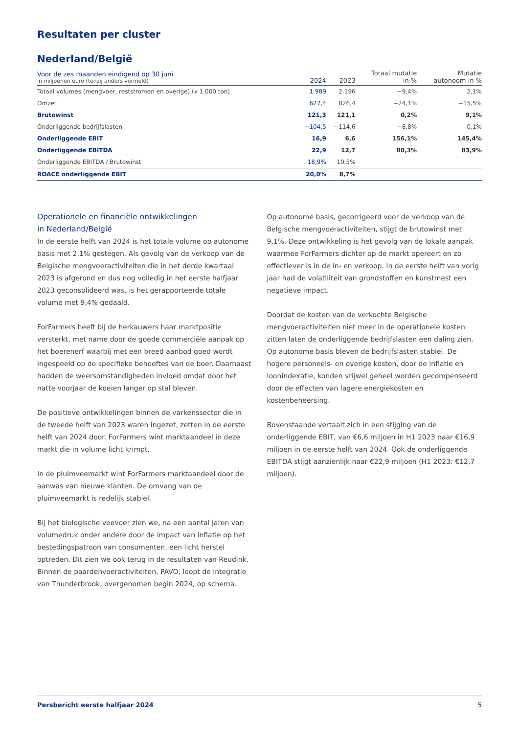Resultaten per cluster
Nederland/België
| Voor de zes maanden eindigend op 30 juni in miljoenen euro (tenzij anders vermeld) | 2024 | 2023 | Totaal mutatie in % | Mutatie autonoom in % |
| --- | --- | --- | --- | --- |
| Totaal volumes (mengvoer, reststromen en overige) (x 1.000 ton) | 1.989 | 2.196 | −9,4% | 2,1% |
| Omzet | 627,4 | 826,4 | −24,1% | −15,5% |
| Brutowinst | 121,3 | 121,1 | 0,2% | 9,1% |
| Onderliggende bedrijfslasten | −104,5 | −114,6 | −8,8% | 0,1% |
| Onderliggende EBIT | 16,9 | 6,6 | 156,1% | 145,4% |
| Onderliggende EBITDA | 22,9 | 12,7 | 80,3% | 83,9% |
| Onderliggende EBITDA / Brutowinst | 18,9% | 10,5% | | |
| ROACE onderliggende EBIT | 20,0% | 8,7% | | |
Operationele en financiële ontwikkelingen
in Nederland/België
In de eerste helft van 2024 is het totale volume op autonome basis met 2,1% gestegen. Als gevolg van de verkoop van de Belgische mengvoeractiviteiten die in het derde kwartaal 2023 is afgerond en dus nog volledig in het eerste halfjaar 2023 geconsolideerd was, is het gerapporteerde totale volume met 9,4% gedaald.
ForFarmers heeft bij de herkauwers haar marktpositie versterkt, met name door de goede commerciële aanpak op het boerenerf waarbij met een breed aanbod goed wordt ingespeeld op de specifieke behoeftes van de boer. Daarnaast hadden de weersomstandigheden invloed omdat door het natte voorjaar de koeien langer op stal bleven.
De positieve ontwikkelingen binnen de varkenssector die in de tweede helft van 2023 waren ingezet, zetten in de eerste helft van 2024 door. ForFarmers wint marktaandeel in deze markt die in volume licht krimpt.
In de pluimveemarkt wint ForFarmers marktaandeel door de aanwas van nieuwe klanten. De omvang van de pluimveemarkt is redelijk stabiel.
Bij het biologische veevoer zien we, na een aantal jaren van volumedruk onder andere door de impact van inflatie op het bestedingspatroon van consumenten, een licht herstel optreden. Dit zien we ook terug in de resultaten van Reudink. Binnen de paardenvoeractiviteiten, PAVO, loopt de integratie van Thunderbrook, overgenomen begin 2024, op schema.
Op autonome basis, gecorrigeerd voor de verkoop van de Belgische mengvoeractiviteiten, stijgt de brutowinst met 9,1%. Deze ontwikkeling is het gevolg van de lokale aanpak waarmee ForFarmers dichter op de markt opereert en zo effectiever is in de in- en verkoop. In de eerste helft van vorig jaar had de volatiliteit van grondstoffen en kunstmest een negatieve impact.
Doordat de kosten van de verkochte Belgische mengvoeractiviteiten niet meer in de operationele kosten zitten laten de onderliggende bedrijfslasten een daling zien. Op autonome basis bleven de bedrijfslasten stabiel. De hogere personeels- en overige kosten, door de inflatie en loonindexatie, konden vrijwel geheel worden gecompenseerd door de effecten van lagere energiekosten en kostenbeheersing.
Bovenstaande vertaalt zich in een stijging van de onderliggende EBIT, van €6,6 miljoen in H1 2023 naar €16,9 miljoen in de eerste helft van 2024. Ook de onderliggende EBITDA stijgt aanzienlijk naar €22,9 miljoen (H1 2023: €12,7 miljoen).
Persbericht eerste halfjaar 2024 5